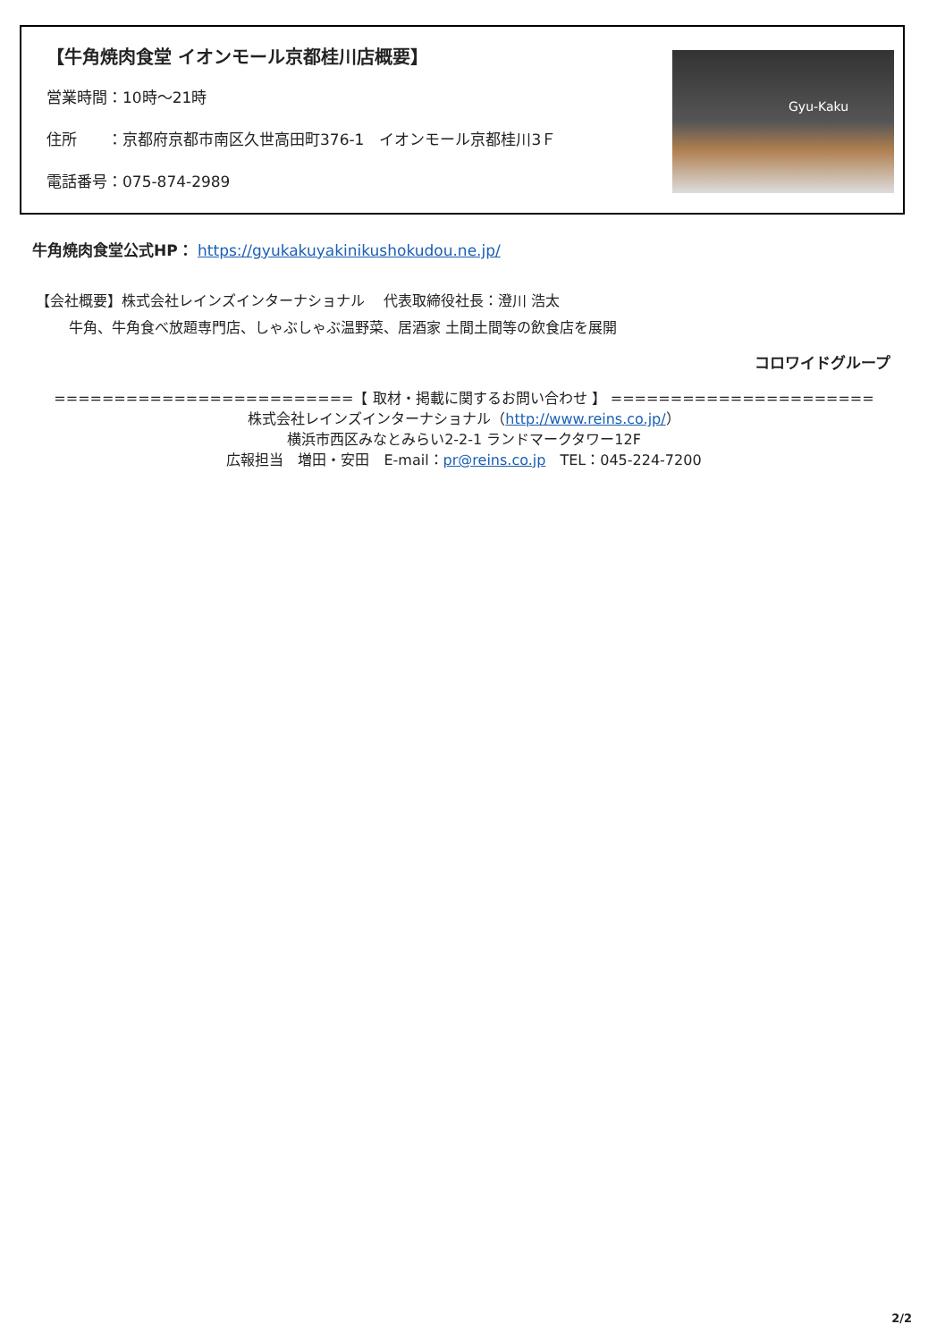【牛角焼肉食堂 イオンモール京都桂川店概要】
営業時間：10時～21時
住所　　：京都府京都市南区久世高田町376-1　イオンモール京都桂川3Ｆ
電話番号：075-874-2989
Gyu-Kaku
牛角焼肉食堂公式HP： https://gyukakuyakinikushokudou.ne.jp/
【会社概要】株式会社レインズインターナショナル　 代表取締役社長：澄川 浩太
　　 牛角、牛角食べ放題専門店、しゃぶしゃぶ温野菜、居酒家 土間土間等の飲食店を展開
コロワイドグループ
=========================【 取材・掲載に関するお問い合わせ 】 ======================
株式会社レインズインターナショナル（http://www.reins.co.jp/）
横浜市西区みなとみらい2-2-1 ランドマークタワー12F
広報担当　増田・安田　E-mail：pr@reins.co.jp　TEL：045-224-7200
2/2